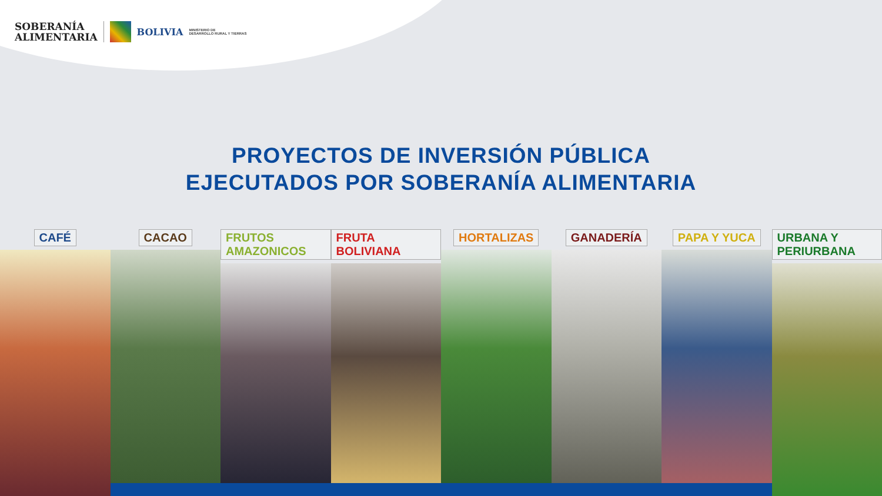SOBERANÍA
ALIMENTARIA
BOLIVIA
MINISTERIO DE
DESARROLLO RURAL Y TIERRAS
PROYECTOS DE INVERSIÓN PÚBLICA
EJECUTADOS POR SOBERANÍA ALIMENTARIA
CAFÉ CACAO FRUTOS AMAZONICOS FRUTA BOLIVIANA HORTALIZAS GANADERÍA PAPA Y YUCA URBANA Y PERIURBANA